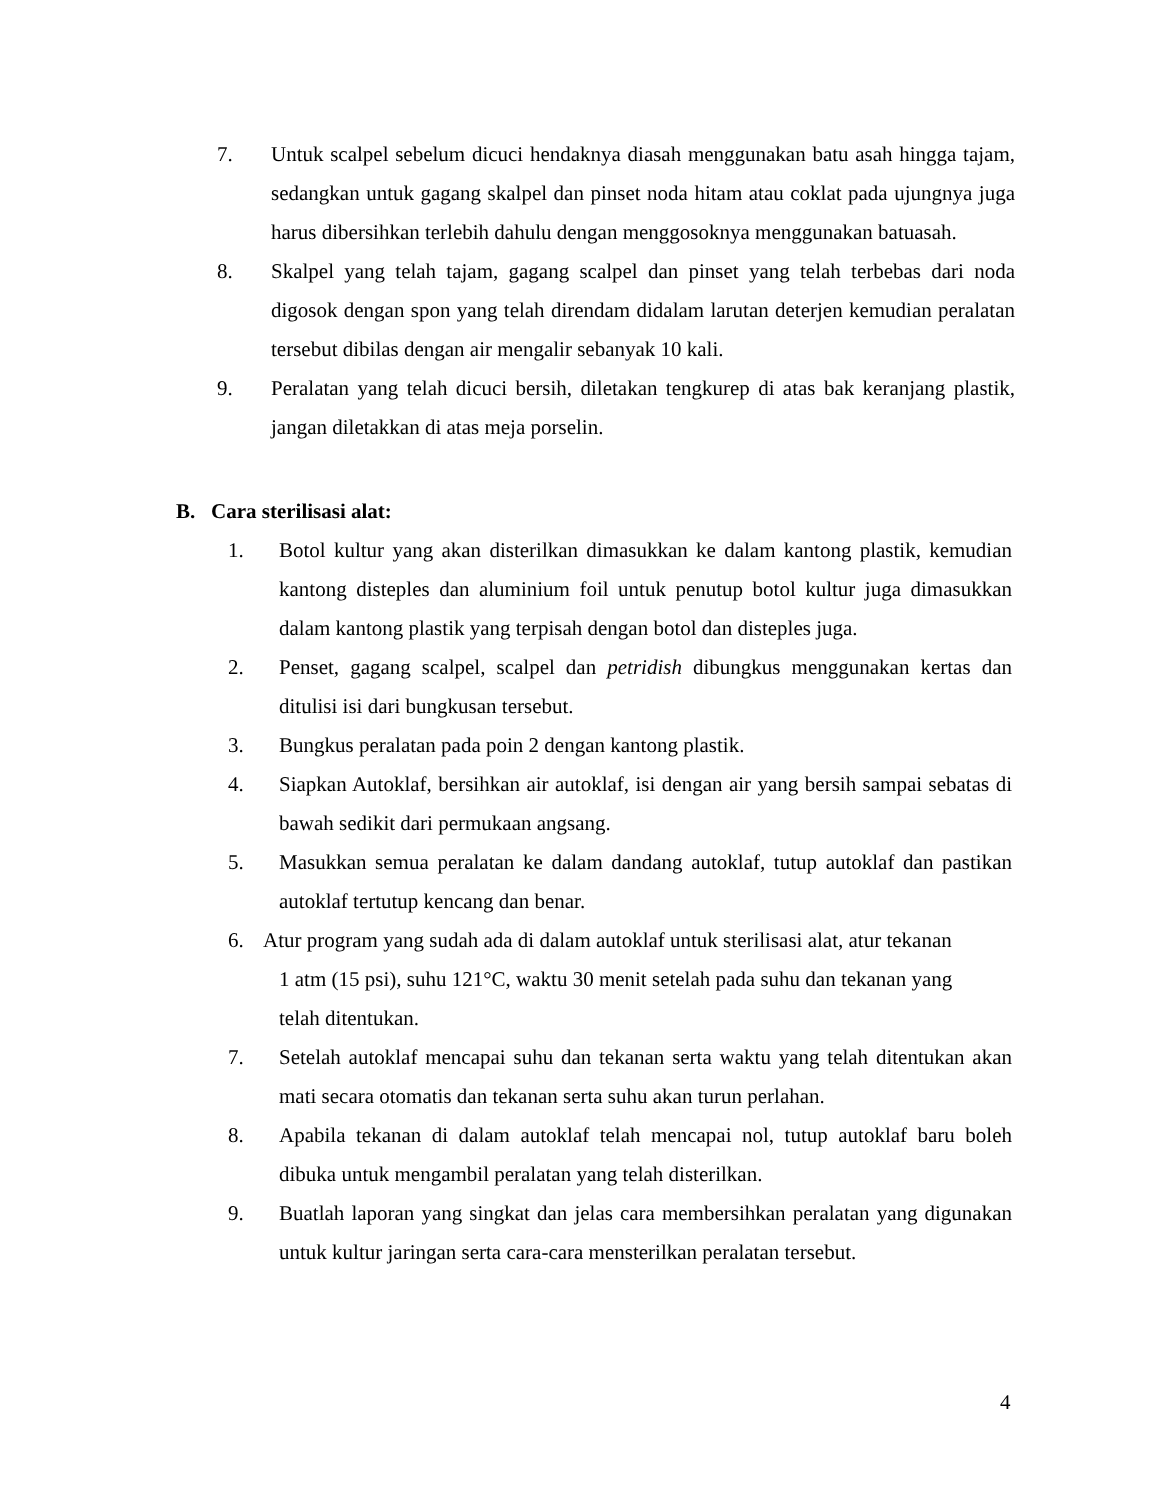7. Untuk scalpel sebelum dicuci hendaknya diasah menggunakan batu asah hingga tajam, sedangkan untuk gagang skalpel dan pinset noda hitam atau coklat pada ujungnya juga harus dibersihkan terlebih dahulu dengan menggosoknya menggunakan batuasah.
8. Skalpel yang telah tajam, gagang scalpel dan pinset yang telah terbebas dari noda digosok dengan spon yang telah direndam didalam larutan deterjen kemudian peralatan tersebut dibilas dengan air mengalir sebanyak 10 kali.
9. Peralatan yang telah dicuci bersih, diletakan tengkurep di atas bak keranjang plastik, jangan diletakkan di atas meja porselin.
B. Cara sterilisasi alat:
1. Botol kultur yang akan disterilkan dimasukkan ke dalam kantong plastik, kemudian kantong disteples dan aluminium foil untuk penutup botol kultur juga dimasukkan dalam kantong plastik yang terpisah dengan botol dan disteples juga.
2. Penset, gagang scalpel, scalpel dan petridish dibungkus menggunakan kertas dan ditulisi isi dari bungkusan tersebut.
3. Bungkus peralatan pada poin 2 dengan kantong plastik.
4. Siapkan Autoklaf, bersihkan air autoklaf, isi dengan air yang bersih sampai sebatas di bawah sedikit dari permukaan angsang.
5. Masukkan semua peralatan ke dalam dandang autoklaf, tutup autoklaf dan pastikan autoklaf tertutup kencang dan benar.
6. Atur program yang sudah ada di dalam autoklaf untuk sterilisasi alat, atur tekanan
1 atm (15 psi), suhu 121°C, waktu 30 menit setelah pada suhu dan tekanan yang
telah ditentukan.
7. Setelah autoklaf mencapai suhu dan tekanan serta waktu yang telah ditentukan akan mati secara otomatis dan tekanan serta suhu akan turun perlahan.
8. Apabila tekanan di dalam autoklaf telah mencapai nol, tutup autoklaf baru boleh dibuka untuk mengambil peralatan yang telah disterilkan.
9. Buatlah laporan yang singkat dan jelas cara membersihkan peralatan yang digunakan untuk kultur jaringan serta cara-cara mensterilkan peralatan tersebut.
4